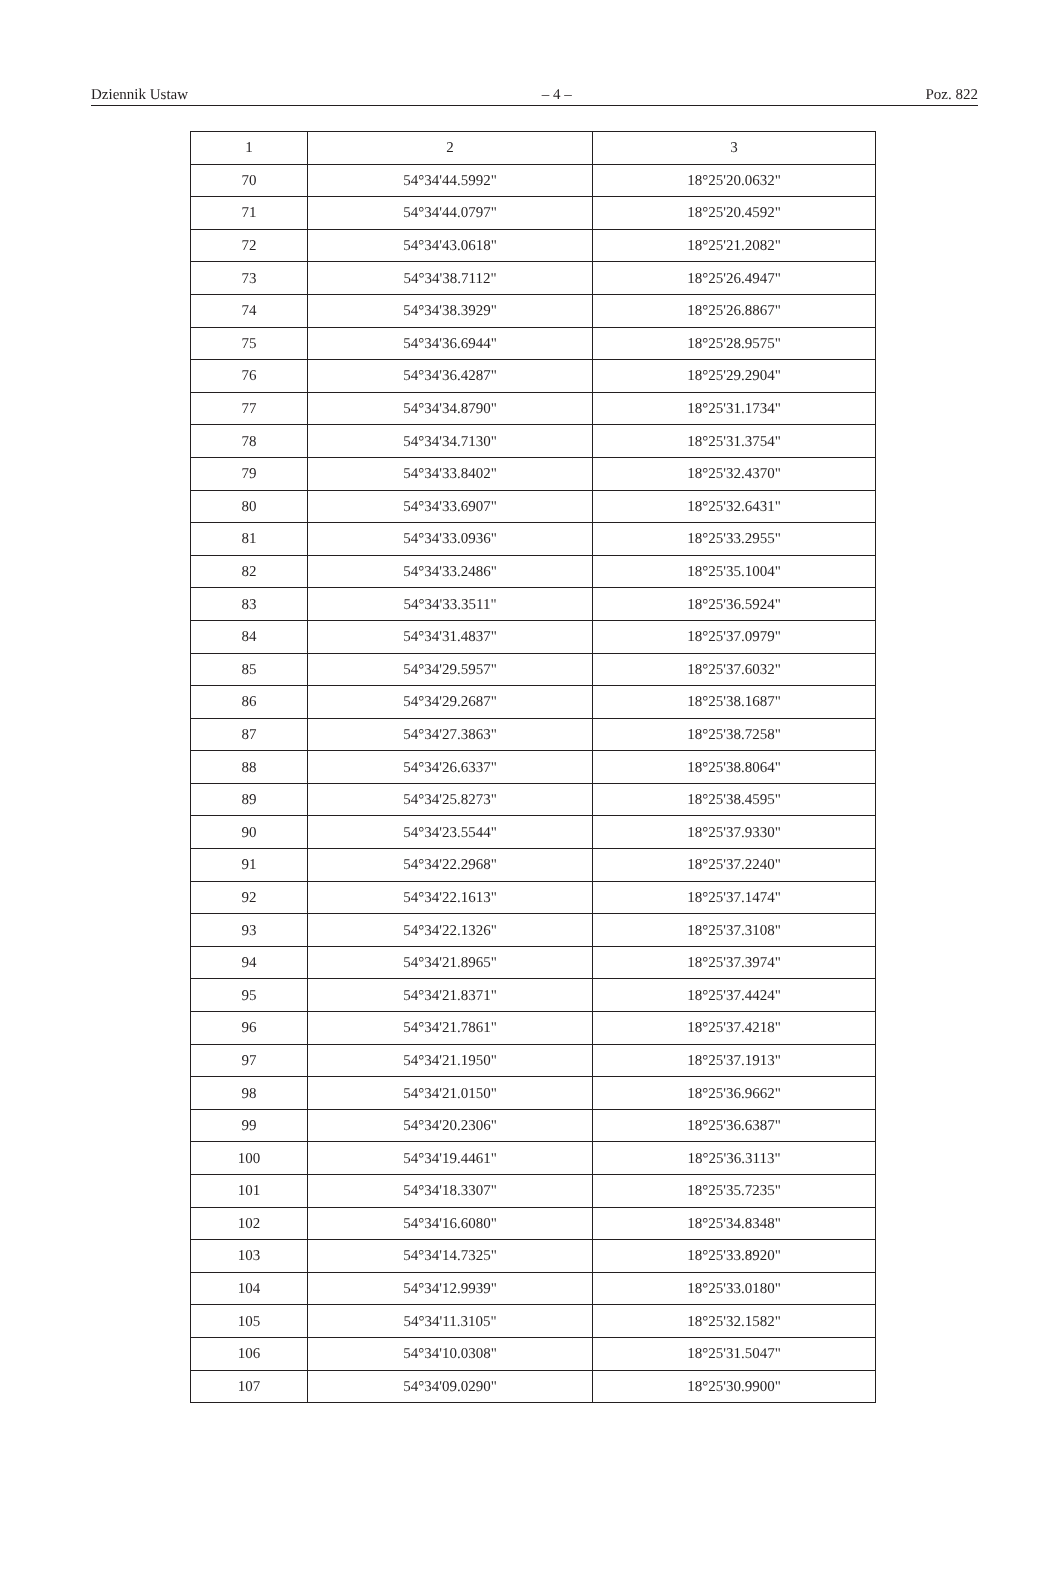Dziennik Ustaw – 4 – Poz. 822
| 1 | 2 | 3 |
| --- | --- | --- |
| 70 | 54°34'44.5992" | 18°25'20.0632" |
| 71 | 54°34'44.0797" | 18°25'20.4592" |
| 72 | 54°34'43.0618" | 18°25'21.2082" |
| 73 | 54°34'38.7112" | 18°25'26.4947" |
| 74 | 54°34'38.3929" | 18°25'26.8867" |
| 75 | 54°34'36.6944" | 18°25'28.9575" |
| 76 | 54°34'36.4287" | 18°25'29.2904" |
| 77 | 54°34'34.8790" | 18°25'31.1734" |
| 78 | 54°34'34.7130" | 18°25'31.3754" |
| 79 | 54°34'33.8402" | 18°25'32.4370" |
| 80 | 54°34'33.6907" | 18°25'32.6431" |
| 81 | 54°34'33.0936" | 18°25'33.2955" |
| 82 | 54°34'33.2486" | 18°25'35.1004" |
| 83 | 54°34'33.3511" | 18°25'36.5924" |
| 84 | 54°34'31.4837" | 18°25'37.0979" |
| 85 | 54°34'29.5957" | 18°25'37.6032" |
| 86 | 54°34'29.2687" | 18°25'38.1687" |
| 87 | 54°34'27.3863" | 18°25'38.7258" |
| 88 | 54°34'26.6337" | 18°25'38.8064" |
| 89 | 54°34'25.8273" | 18°25'38.4595" |
| 90 | 54°34'23.5544" | 18°25'37.9330" |
| 91 | 54°34'22.2968" | 18°25'37.2240" |
| 92 | 54°34'22.1613" | 18°25'37.1474" |
| 93 | 54°34'22.1326" | 18°25'37.3108" |
| 94 | 54°34'21.8965" | 18°25'37.3974" |
| 95 | 54°34'21.8371" | 18°25'37.4424" |
| 96 | 54°34'21.7861" | 18°25'37.4218" |
| 97 | 54°34'21.1950" | 18°25'37.1913" |
| 98 | 54°34'21.0150" | 18°25'36.9662" |
| 99 | 54°34'20.2306" | 18°25'36.6387" |
| 100 | 54°34'19.4461" | 18°25'36.3113" |
| 101 | 54°34'18.3307" | 18°25'35.7235" |
| 102 | 54°34'16.6080" | 18°25'34.8348" |
| 103 | 54°34'14.7325" | 18°25'33.8920" |
| 104 | 54°34'12.9939" | 18°25'33.0180" |
| 105 | 54°34'11.3105" | 18°25'32.1582" |
| 106 | 54°34'10.0308" | 18°25'31.5047" |
| 107 | 54°34'09.0290" | 18°25'30.9900" |